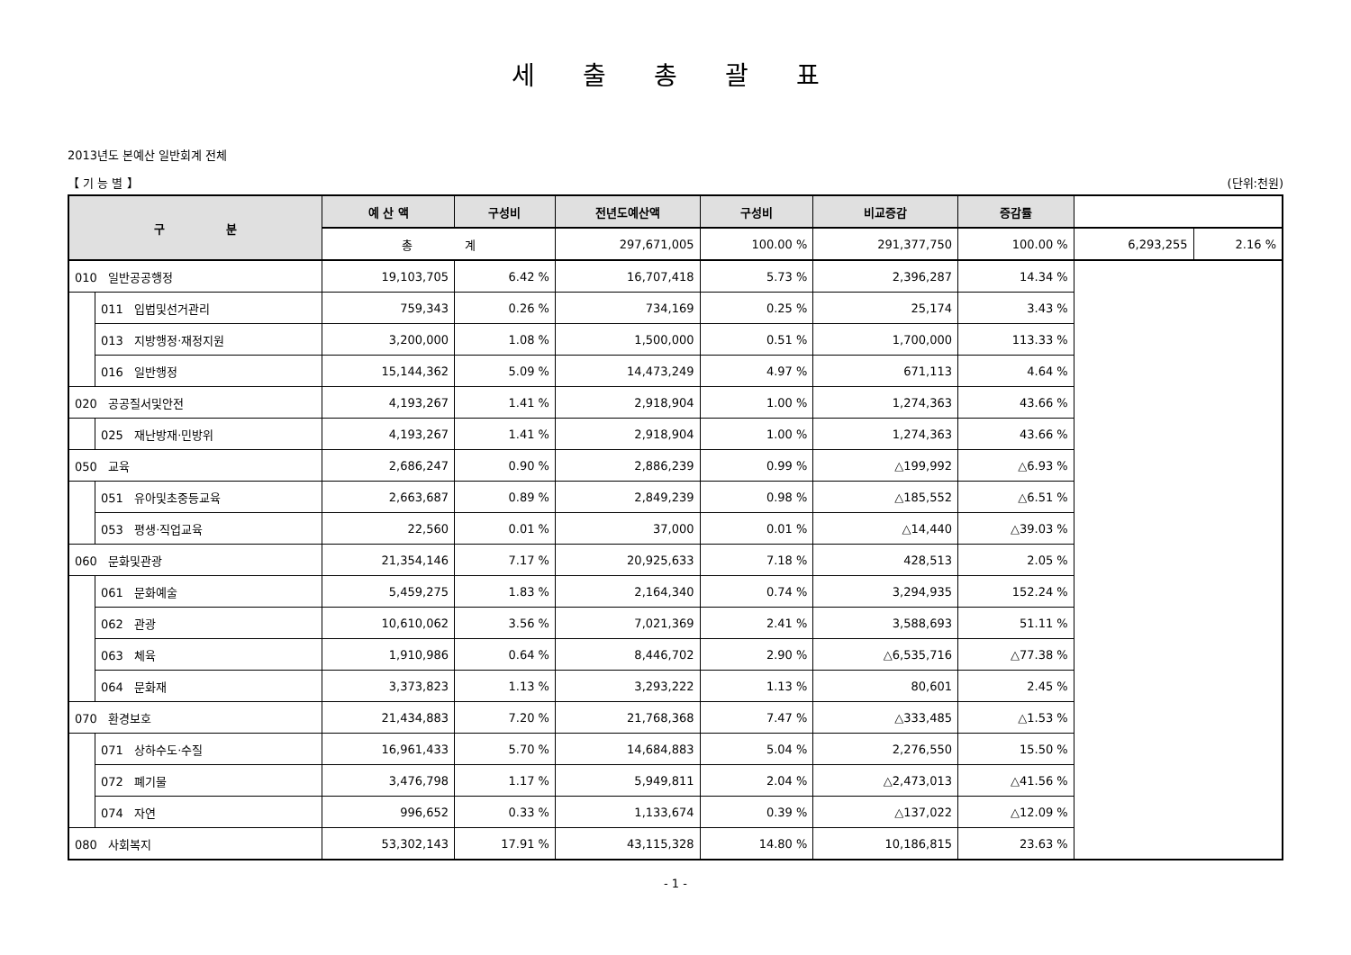세 출 총 괄 표
2013년도 본예산 일반회계 전체
【 기 능 별 】 (단위:천원)
| 구 분 | | 예 산 액 | 구성비 | 전년도예산액 | 구성비 | 비교증감 | 증감률 | | |
| --- | --- | --- | --- | --- | --- | --- | --- | --- | --- |
| | | 총 계 | | 297,671,005 | 100.00 % | 291,377,750 | 100.00 % | 6,293,255 | 2.16 % |
| 010 일반공공행정 | | 19,103,705 | 6.42 % | 16,707,418 | 5.73 % | 2,396,287 | 14.34 % | | |
| | 011 입법및선거관리 | 759,343 | 0.26 % | 734,169 | 0.25 % | 25,174 | 3.43 % | | |
| | 013 지방행정·재정지원 | 3,200,000 | 1.08 % | 1,500,000 | 0.51 % | 1,700,000 | 113.33 % | | |
| | 016 일반행정 | 15,144,362 | 5.09 % | 14,473,249 | 4.97 % | 671,113 | 4.64 % | | |
| 020 공공질서및안전 | | 4,193,267 | 1.41 % | 2,918,904 | 1.00 % | 1,274,363 | 43.66 % | | |
| | 025 재난방재·민방위 | 4,193,267 | 1.41 % | 2,918,904 | 1.00 % | 1,274,363 | 43.66 % | | |
| 050 교육 | | 2,686,247 | 0.90 % | 2,886,239 | 0.99 % | △199,992 | △6.93 % | | |
| | 051 유아및초중등교육 | 2,663,687 | 0.89 % | 2,849,239 | 0.98 % | △185,552 | △6.51 % | | |
| | 053 평생·직업교육 | 22,560 | 0.01 % | 37,000 | 0.01 % | △14,440 | △39.03 % | | |
| 060 문화및관광 | | 21,354,146 | 7.17 % | 20,925,633 | 7.18 % | 428,513 | 2.05 % | | |
| | 061 문화예술 | 5,459,275 | 1.83 % | 2,164,340 | 0.74 % | 3,294,935 | 152.24 % | | |
| | 062 관광 | 10,610,062 | 3.56 % | 7,021,369 | 2.41 % | 3,588,693 | 51.11 % | | |
| | 063 체육 | 1,910,986 | 0.64 % | 8,446,702 | 2.90 % | △6,535,716 | △77.38 % | | |
| | 064 문화재 | 3,373,823 | 1.13 % | 3,293,222 | 1.13 % | 80,601 | 2.45 % | | |
| 070 환경보호 | | 21,434,883 | 7.20 % | 21,768,368 | 7.47 % | △333,485 | △1.53 % | | |
| | 071 상하수도·수질 | 16,961,433 | 5.70 % | 14,684,883 | 5.04 % | 2,276,550 | 15.50 % | | |
| | 072 폐기물 | 3,476,798 | 1.17 % | 5,949,811 | 2.04 % | △2,473,013 | △41.56 % | | |
| | 074 자연 | 996,652 | 0.33 % | 1,133,674 | 0.39 % | △137,022 | △12.09 % | | |
| 080 사회복지 | | 53,302,143 | 17.91 % | 43,115,328 | 14.80 % | 10,186,815 | 23.63 % | | |
- 1 -